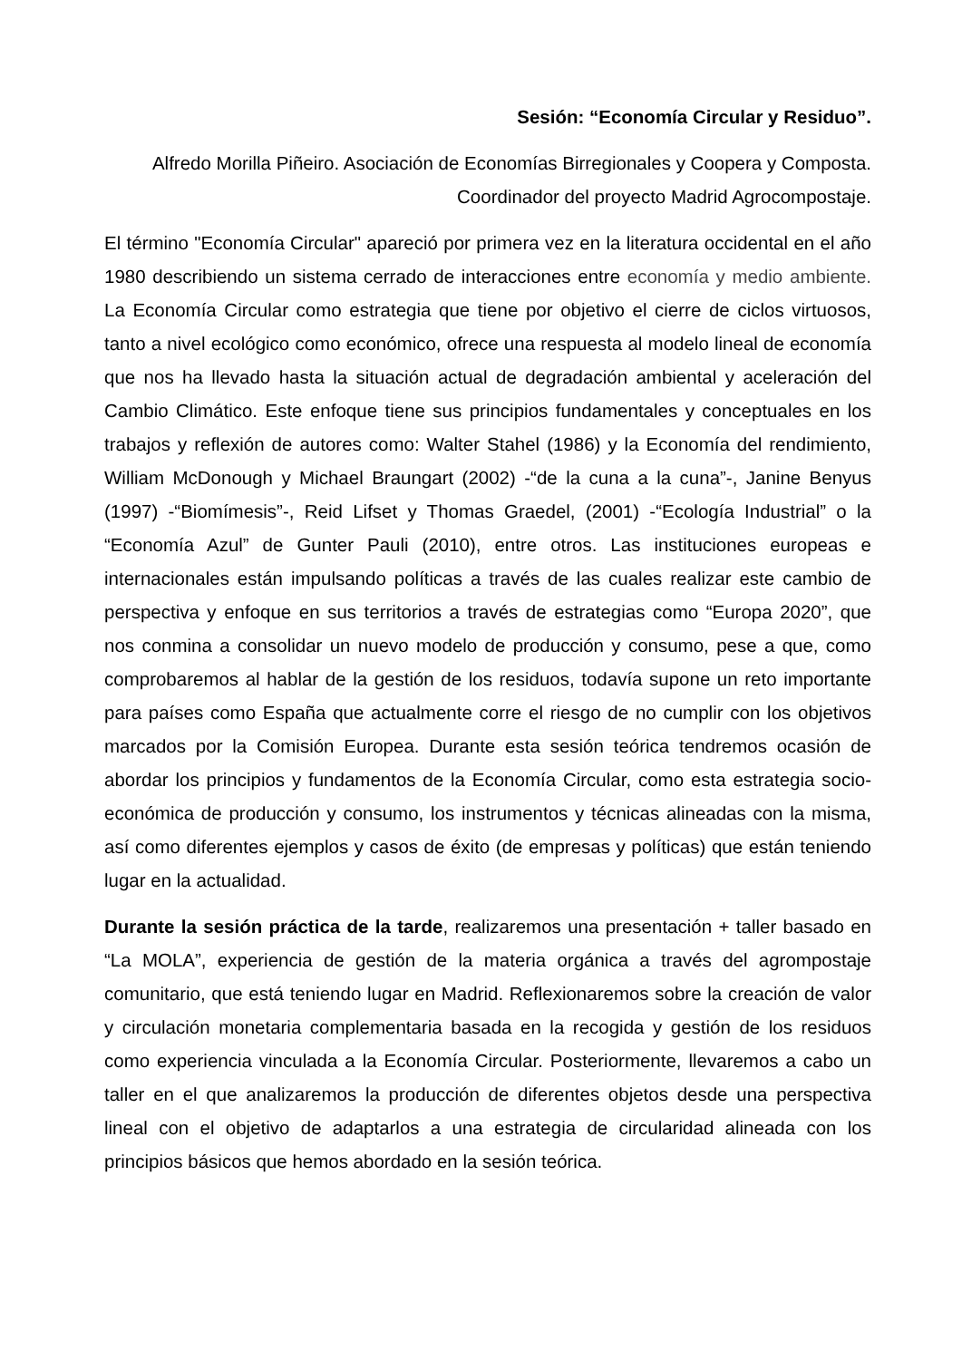Sesión: “Economía Circular y Residuo”.
Alfredo Morilla Piñeiro. Asociación de Economías Birregionales y Coopera y Composta.
Coordinador del proyecto Madrid Agrocompostaje.
El término "Economía Circular" apareció por primera vez en la literatura occidental en el año 1980 describiendo un sistema cerrado de interacciones entre economía y medio ambiente. La Economía Circular como estrategia que tiene por objetivo el cierre de ciclos virtuosos, tanto a nivel ecológico como económico, ofrece una respuesta al modelo lineal de economía que nos ha llevado hasta la situación actual de degradación ambiental y aceleración del Cambio Climático. Este enfoque tiene sus principios fundamentales y conceptuales en los trabajos y reflexión de autores como: Walter Stahel (1986) y la Economía del rendimiento, William McDonough y Michael Braungart (2002) -“de la cuna a la cuna”-, Janine Benyus (1997) -“Biomímesis”-, Reid Lifset y Thomas Graedel, (2001) -“Ecología Industrial” o la “Economía Azul” de Gunter Pauli (2010), entre otros. Las instituciones europeas e internacionales están impulsando políticas a través de las cuales realizar este cambio de perspectiva y enfoque en sus territorios a través de estrategias como “Europa 2020”, que nos conmina a consolidar un nuevo modelo de producción y consumo, pese a que, como comprobaremos al hablar de la gestión de los residuos, todavía supone un reto importante para países como España que actualmente corre el riesgo de no cumplir con los objetivos marcados por la Comisión Europea. Durante esta sesión teórica tendremos ocasión de abordar los principios y fundamentos de la Economía Circular, como esta estrategia socio-económica de producción y consumo, los instrumentos y técnicas alineadas con la misma, así como diferentes ejemplos y casos de éxito (de empresas y políticas) que están teniendo lugar en la actualidad.
Durante la sesión práctica de la tarde, realizaremos una presentación + taller basado en “La MOLA”, experiencia de gestión de la materia orgánica a través del agrompostaje comunitario, que está teniendo lugar en Madrid. Reflexionaremos sobre la creación de valor y circulación monetaria complementaria basada en la recogida y gestión de los residuos como experiencia vinculada a la Economía Circular. Posteriormente, llevaremos a cabo un taller en el que analizaremos la producción de diferentes objetos desde una perspectiva lineal con el objetivo de adaptarlos a una estrategia de circularidad alineada con los principios básicos que hemos abordado en la sesión teórica.